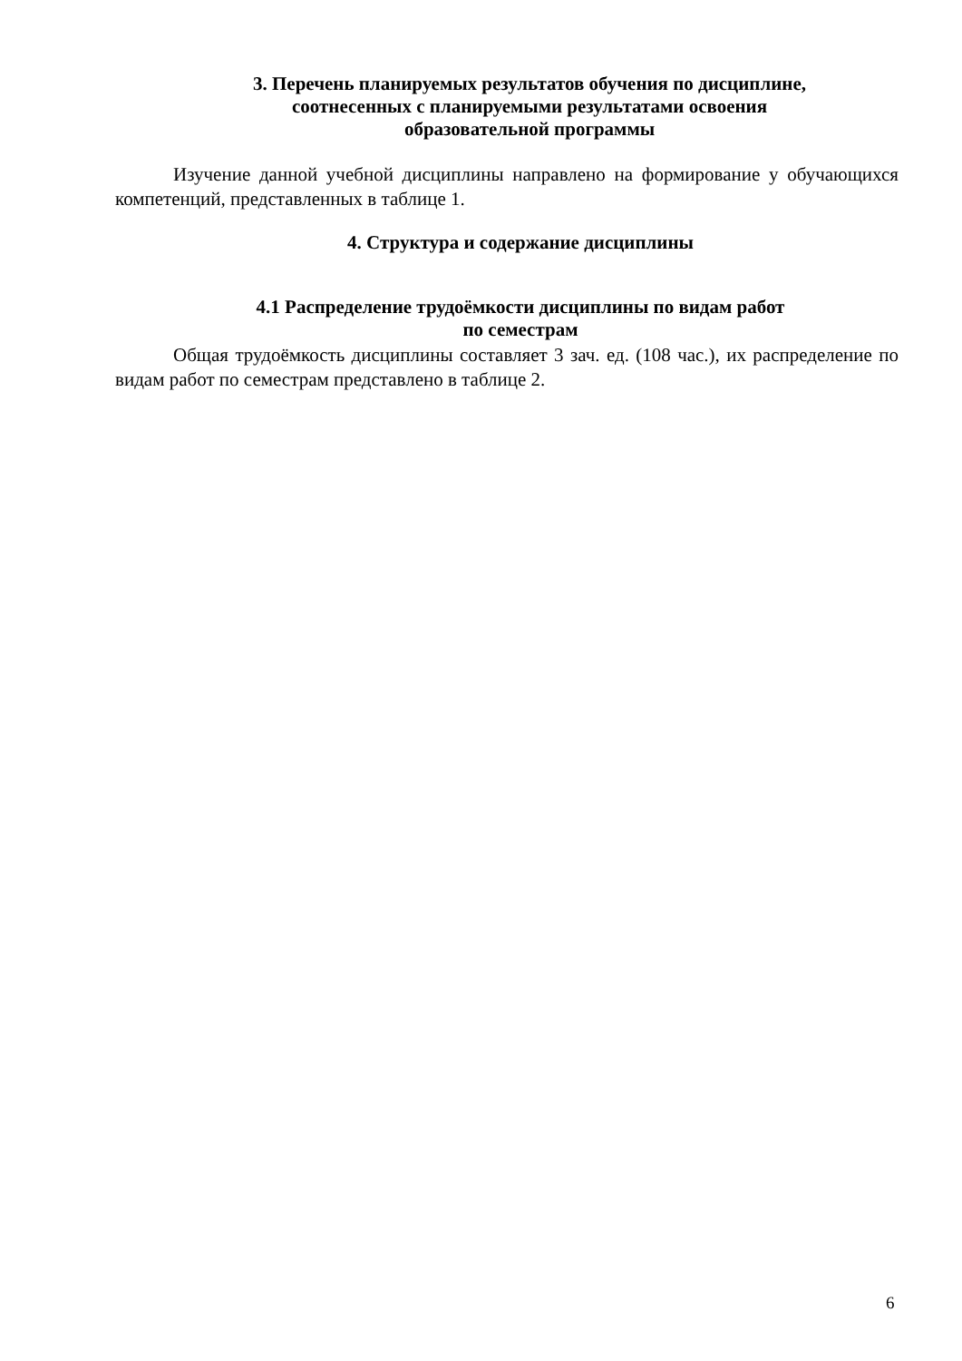3. Перечень планируемых результатов обучения по дисциплине,
соотнесенных с планируемыми результатами освоения
образовательной программы
Изучение данной учебной дисциплины направлено на формирование у обучающихся компетенций, представленных в таблице 1.
4. Структура и содержание дисциплины
4.1 Распределение трудоёмкости дисциплины по видам работ
по семестрам
Общая трудоёмкость дисциплины составляет 3 зач. ед. (108 час.), их распределение по видам работ по семестрам представлено в таблице 2.
6